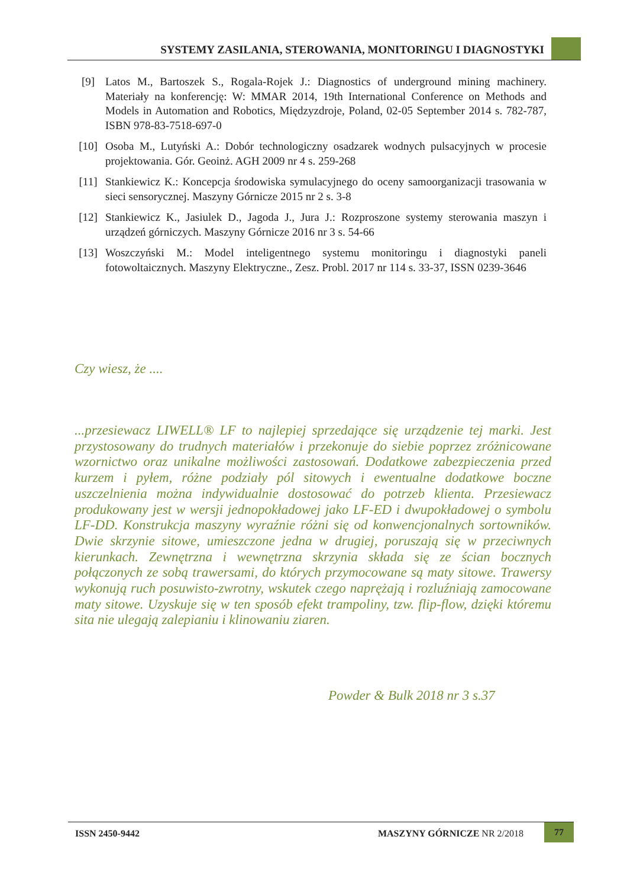SYSTEMY ZASILANIA, STEROWANIA, MONITORINGU I DIAGNOSTYKI
[9] Latos M., Bartoszek S., Rogala-Rojek J.: Diagnostics of underground mining machinery. Materiały na konferencję: W: MMAR 2014, 19th International Conference on Methods and Models in Automation and Robotics, Międzyzdroje, Poland, 02-05 September 2014 s. 782-787, ISBN 978-83-7518-697-0
[10] Osoba M., Lutyński A.: Dobór technologiczny osadzarek wodnych pulsacyjnych w procesie projektowania. Gór. Geoinż. AGH 2009 nr 4 s. 259-268
[11] Stankiewicz K.: Koncepcja środowiska symulacyjnego do oceny samoorganizacji trasowania w sieci sensorycznej. Maszyny Górnicze 2015 nr 2 s. 3-8
[12] Stankiewicz K., Jasiulek D., Jagoda J., Jura J.: Rozproszone systemy sterowania maszyn i urządzeń górniczych. Maszyny Górnicze 2016 nr 3 s. 54-66
[13] Woszczyński M.: Model inteligentnego systemu monitoringu i diagnostyki paneli fotowoltaicznych. Maszyny Elektryczne., Zesz. Probl. 2017 nr 114 s. 33-37, ISSN 0239-3646
Czy wiesz, że ....
...przesiewacz LIWELL® LF to najlepiej sprzedające się urządzenie tej marki. Jest przystosowany do trudnych materiałów i przekonuje do siebie poprzez zróżnicowane wzornictwo oraz unikalne możliwości zastosowań. Dodatkowe zabezpieczenia przed kurzem i pyłem, różne podziały pól sitowych i ewentualne dodatkowe boczne uszczelnienia można indywidualnie dostosować do potrzeb klienta. Przesiewacz produkowany jest w wersji jednopokładowej jako LF-ED i dwupokładowej o symbolu LF-DD. Konstrukcja maszyny wyraźnie różni się od konwencjonalnych sortowników. Dwie skrzynie sitowe, umieszczone jedna w drugiej, poruszają się w przeciwnych kierunkach. Zewnętrzna i wewnętrzna skrzynia składa się ze ścian bocznych połączonych ze sobą trawersami, do których przymocowane są maty sitowe. Trawersy wykonują ruch posuwisto-zwrotny, wskutek czego naprężają i rozluźniają zamocowane maty sitowe. Uzyskuje się w ten sposób efekt trampoliny, tzw. flip-flow, dzięki któremu sita nie ulegają zalepianiu i klinowaniu ziaren.
Powder & Bulk 2018 nr 3 s.37
ISSN 2450-9442 MASZYNY GÓRNICZE NR 2/2018
77